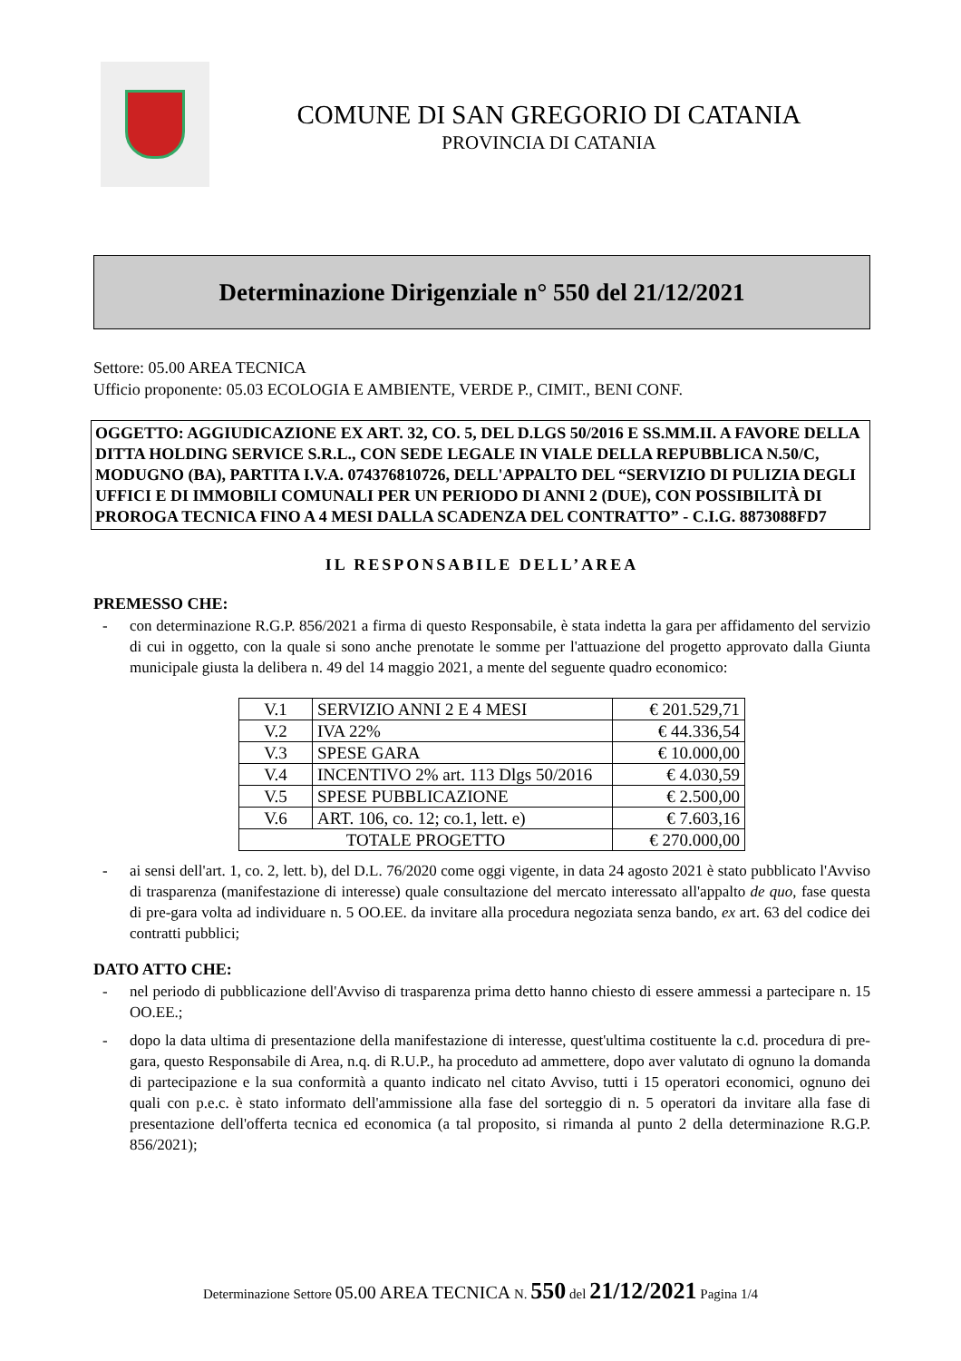COMUNE DI SAN GREGORIO DI CATANIA
PROVINCIA DI CATANIA
Determinazione Dirigenziale n° 550 del 21/12/2021
Settore: 05.00 AREA TECNICA
Ufficio proponente: 05.03 ECOLOGIA E AMBIENTE, VERDE P., CIMIT., BENI CONF.
OGGETTO: AGGIUDICAZIONE EX ART. 32, CO. 5, DEL D.LGS 50/2016 E SS.MM.II. A FAVORE DELLA DITTA HOLDING SERVICE S.R.L., CON SEDE LEGALE IN VIALE DELLA REPUBBLICA N.50/C, MODUGNO (BA), PARTITA I.V.A. 074376810726, DELL'APPALTO DEL “SERVIZIO DI PULIZIA DEGLI UFFICI E DI IMMOBILI COMUNALI PER UN PERIODO DI ANNI 2 (DUE), CON POSSIBILITÀ DI PROROGA TECNICA FINO A 4 MESI DALLA SCADENZA DEL CONTRATTO” - C.I.G. 8873088FD7
IL RESPONSABILE DELL’AREA
PREMESSO CHE:
- con determinazione R.G.P. 856/2021 a firma di questo Responsabile, è stata indetta la gara per affidamento del servizio di cui in oggetto, con la quale si sono anche prenotate le somme per l'attuazione del progetto approvato dalla Giunta municipale giusta la delibera n. 49 del 14 maggio 2021, a mente del seguente quadro economico:
| V.1 | SERVIZIO ANNI 2 E 4 MESI | € 201.529,71 |
| V.2 | IVA 22% | € 44.336,54 |
| V.3 | SPESE GARA | € 10.000,00 |
| V.4 | INCENTIVO 2% art. 113 Dlgs 50/2016 | € 4.030,59 |
| V.5 | SPESE PUBBLICAZIONE | € 2.500,00 |
| V.6 | ART. 106, co. 12; co.1, lett. e) | € 7.603,16 |
| TOTALE PROGETTO | | € 270.000,00 |
- ai sensi dell'art. 1, co. 2, lett. b), del D.L. 76/2020 come oggi vigente, in data 24 agosto 2021 è stato pubblicato l'Avviso di trasparenza (manifestazione di interesse) quale consultazione del mercato interessato all'appalto de quo, fase questa di pre-gara volta ad individuare n. 5 OO.EE. da invitare alla procedura negoziata senza bando, ex art. 63 del codice dei contratti pubblici;
DATO ATTO CHE:
- nel periodo di pubblicazione dell'Avviso di trasparenza prima detto hanno chiesto di essere ammessi a partecipare n. 15 OO.EE.;
- dopo la data ultima di presentazione della manifestazione di interesse, quest'ultima costituente la c.d. procedura di pre-gara, questo Responsabile di Area, n.q. di R.U.P., ha proceduto ad ammettere, dopo aver valutato di ognuno la domanda di partecipazione e la sua conformità a quanto indicato nel citato Avviso, tutti i 15 operatori economici, ognuno dei quali con p.e.c. è stato informato dell'ammissione alla fase del sorteggio di n. 5 operatori da invitare alla fase di presentazione dell'offerta tecnica ed economica (a tal proposito, si rimanda al punto 2 della determinazione R.G.P. 856/2021);
Determinazione Settore 05.00 AREA TECNICA N. 550 del 21/12/2021 Pagina 1/4